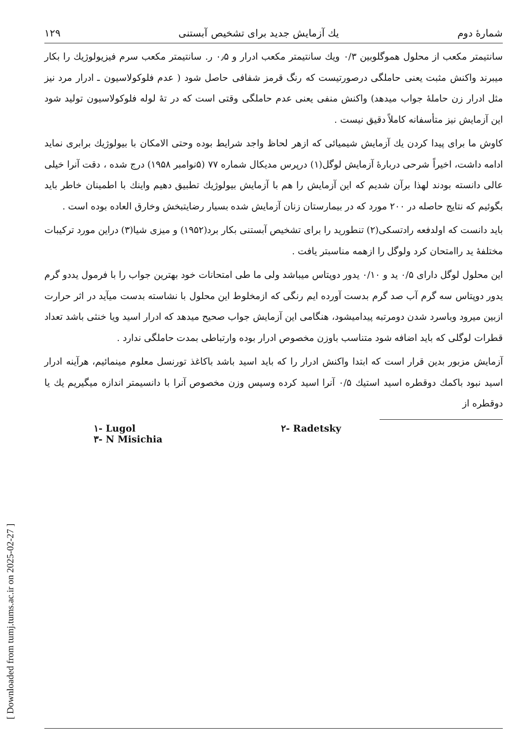[ Downloaded from tumj.tums.ac.ir on 2025-02-27 ]
شمارهٔ دوم یك آزمایش جدید برای تشخیص آبستنی ۱۲۹
سانتیمتر مکعب از محلول هموگلوبین ۰/۳ ویك سانتیمتر مکعب ادرار و ۰٫۵ ر. سانتیمتر مکعب سرم فیزیولوژیك را بکار میبرند واکنش مثبت یعنی حاملگی درصورتیست که رنگ قرمز شفافی حاصل شود ( عدم فلوکولاسیون ـ ادرار مرد نیز مثل ادرار زن حاملهٔ جواب میدهد) واکنش منفی یعنی عدم حاملگی وقتی است که در تهٔ لوله فلوکولاسیون تولید شود این آزمایش نیز متأسفانه کاملاً دقیق نیست .
کاوش ما برای پیدا کردن یك آزمایش شیمیائی که ازهر لحاظ واجد شرایط بوده وحتی الامکان با بیولوژیك برابری نماید ادامه داشت، اخیراً شرحی دربارهٔ آزمایش لوگل(۱) درپرس مدیکال شماره ۷۷ (۵نوامبر ۱۹۵۸) درج شده ، دقت آنرا خیلی عالی دانسته بودند لهذا برآن شدیم که این آزمایش را هم با آزمایش بیولوژیك تطبیق دهیم واینك با اطمینان خاطر باید بگوئیم که نتایج حاصله در ۲۰۰ مورد که در بیمارستان زنان آزمایش شده بسیار رضایتبخش وخارق العاده بوده است .
باید دانست که اولدفعه رادتسکی(۲) تنطورید را برای تشخیص آبستنی بکار برد(۱۹۵۲) و میزی شیا(۳) دراین مورد ترکیبات مختلفهٔ ید راامتحان کرد ولوگل را ازهمه مناسبتر یافت .
این محلول لوگل دارای ۰/۵ ید و ۰/۱۰ یدور دوپتاس میباشد ولی ما طی امتحانات خود بهترین جواب را با فرمول یددو گرم یدور دوپتاس سه گرم آب صد گرم بدست آورده ایم رنگی که ازمخلوط این محلول با نشاسته بدست میآید در اثر حرارت ازبین میرود وباسرد شدن دومرتبه پیدامیشود، هنگامی این آزمایش جواب صحیح میدهد که ادرار اسید ویا خنثی باشد تعداد قطرات لوگلی که باید اضافه شود متناسب باوزن مخصوص ادرار بوده وارتباطی بمدت حاملگی ندارد .
آزمایش مزبور بدین قرار است که ابتدا واکنش ادرار را که باید اسید باشد باکاغذ تورنسل معلوم مینمائیم، هرآینه ادرار اسید نبود باکمك دوقطره اسید استیك ۰/۵ آنرا اسید کرده وسپس وزن مخصوص آنرا با دانسیمتر اندازه میگیریم یك یا دوقطره از
۱- Lugol ۲- Radetsky ۳- N Misichia